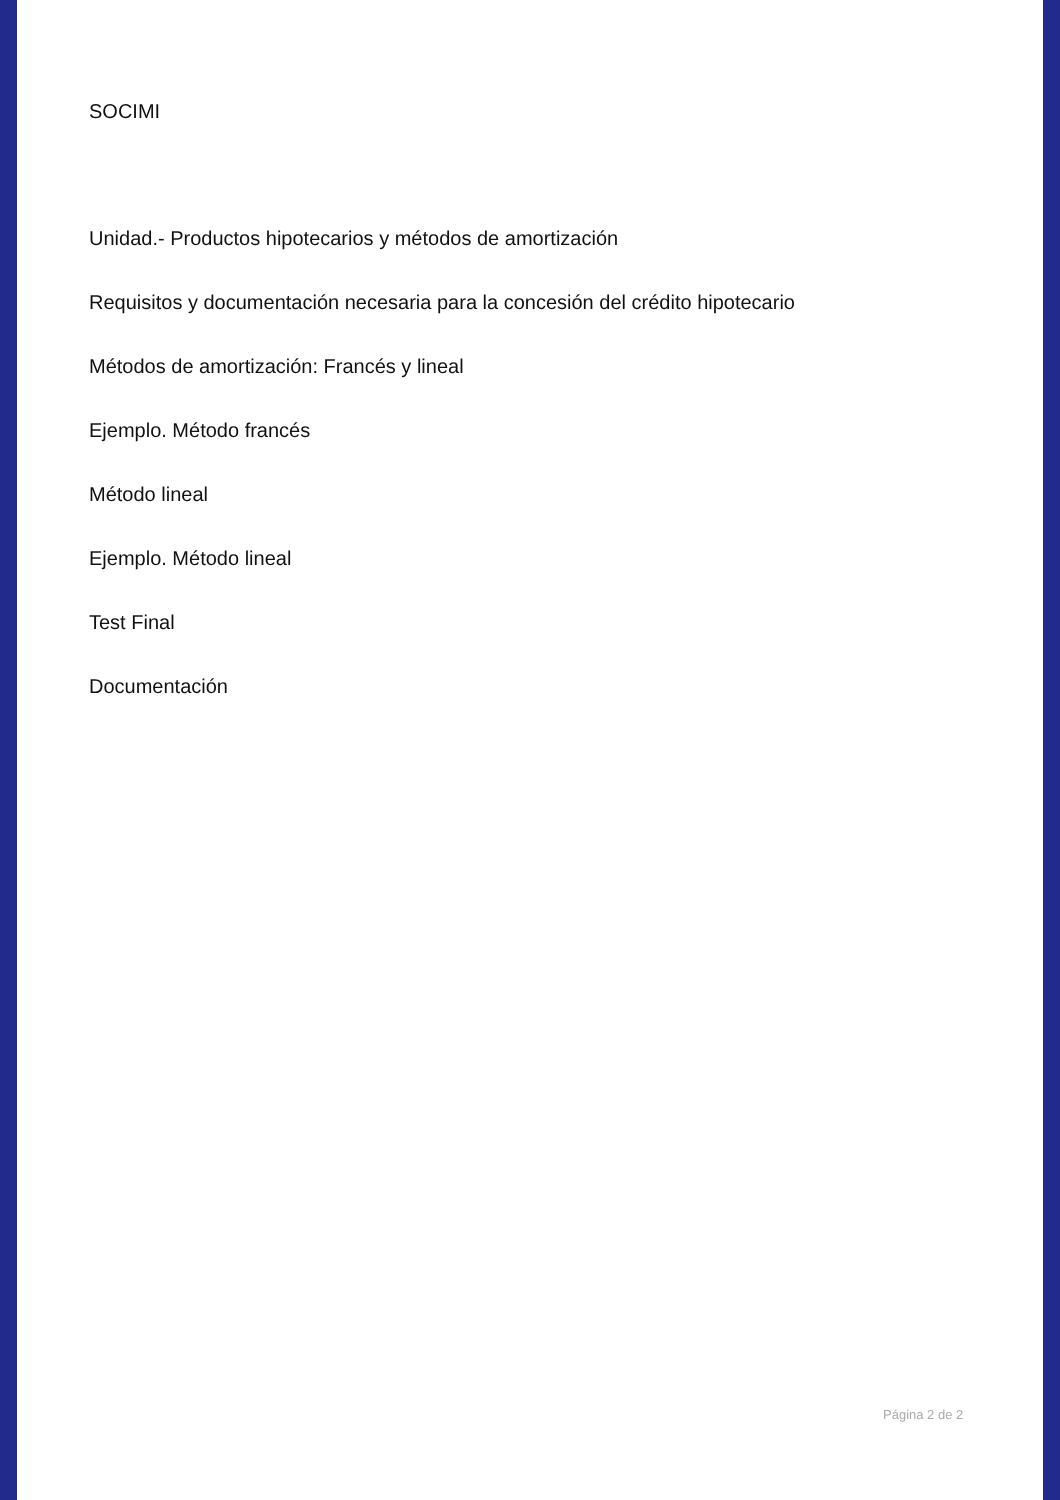SOCIMI
Unidad.- Productos hipotecarios y métodos de amortización
Requisitos y documentación necesaria para la concesión del crédito hipotecario
Métodos de amortización: Francés y lineal
Ejemplo. Método francés
Método lineal
Ejemplo. Método lineal
Test Final
Documentación
Página 2 de 2